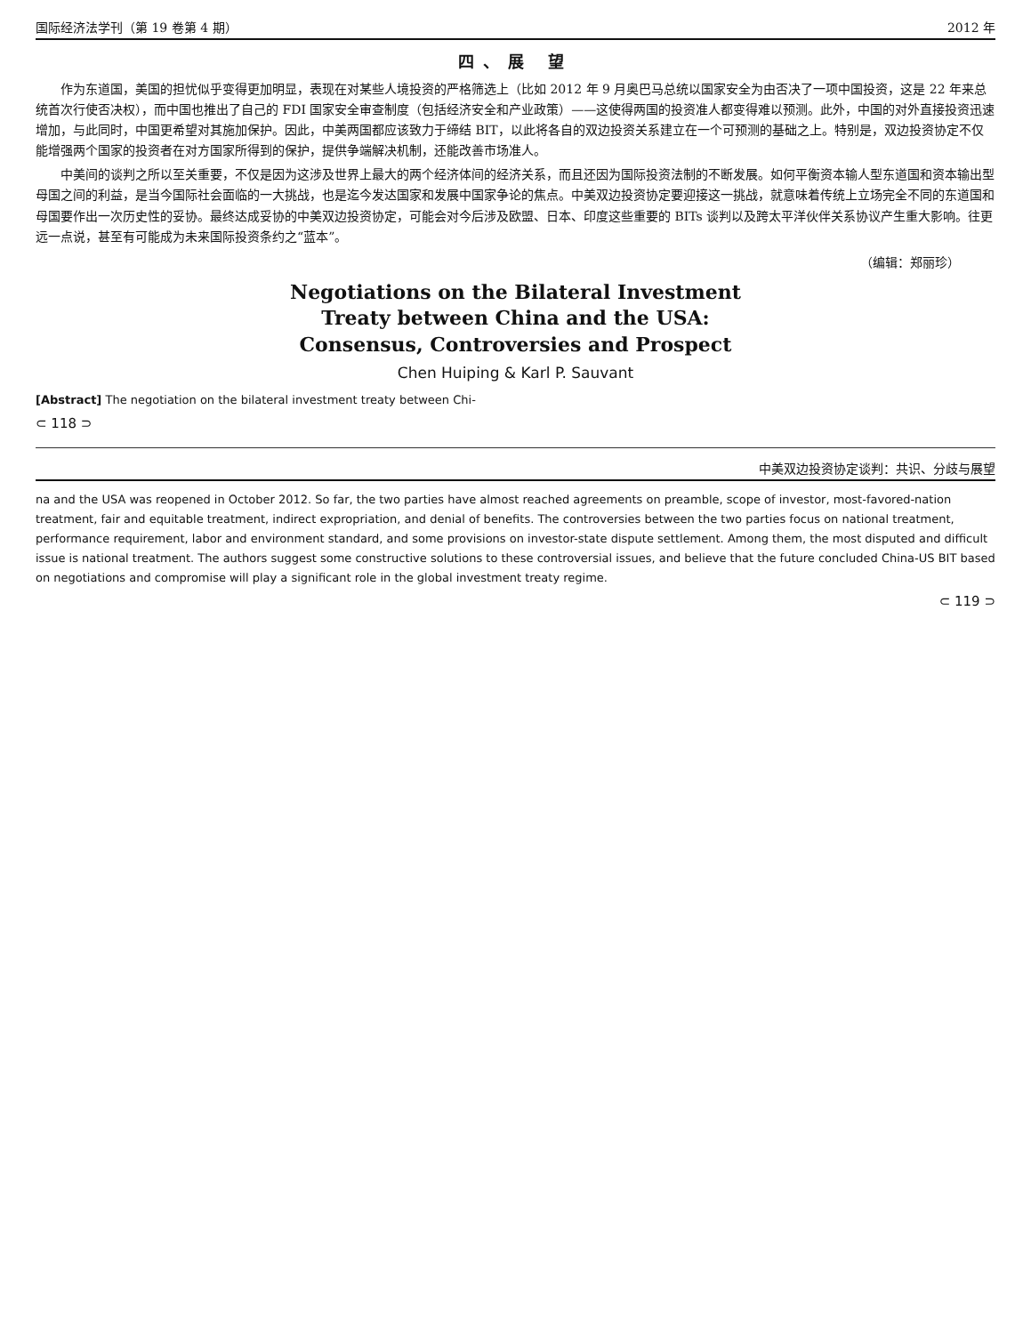国际经济法学刊（第 19 卷第 4 期） 2012 年
四、展 望
作为东道国，美国的担忧似乎变得更加明显，表现在对某些人境投资的严格筛选上（比如 2012 年 9 月奥巴马总统以国家安全为由否决了一项中国投资，这是 22 年来总统首次行使否决权），而中国也推出了自己的 FDI 国家安全审查制度（包括经济安全和产业政策）——这使得两国的投资准人都变得难以预测。此外，中国的对外直接投资迅速增加，与此同时，中国更希望对其施加保护。因此，中美两国都应该致力于缔结 BIT，以此将各自的双边投资关系建立在一个可预测的基础之上。特别是，双边投资协定不仅能增强两个国家的投资者在对方国家所得到的保护，提供争端解决机制，还能改善市场准人。
中美间的谈判之所以至关重要，不仅是因为这涉及世界上最大的两个经济体间的经济关系，而且还因为国际投资法制的不断发展。如何平衡资本输人型东道国和资本输出型母国之间的利益，是当今国际社会面临的一大挑战，也是迄今发达国家和发展中国家争论的焦点。中美双边投资协定要迎接这一挑战，就意味着传统上立场完全不同的东道国和母国要作出一次历史性的妥协。最终达成妥协的中美双边投资协定，可能会对今后涉及欧盟、日本、印度这些重要的 BITs 谈判以及跨太平洋伙伴关系协议产生重大影响。往更远一点说，甚至有可能成为未来国际投资条约之“蓝本”。
（编辑：郑丽珍）
Negotiations on the Bilateral Investment
Treaty between China and the USA:
Consensus, Controversies and Prospect
Chen Huiping & Karl P. Sauvant
[Abstract] The negotiation on the bilateral investment treaty between Chi-
⊂ 118 ⊃
中美双边投资协定谈判：共识、分歧与展望
na and the USA was reopened in October 2012. So far, the two parties have almost reached agreements on preamble, scope of investor, most-favored-nation treatment, fair and equitable treatment, indirect expropriation, and denial of benefits. The controversies between the two parties focus on national treatment, performance requirement, labor and environment standard, and some provisions on investor-state dispute settlement. Among them, the most disputed and difficult issue is national treatment. The authors suggest some constructive solutions to these controversial issues, and believe that the future concluded China-US BIT based on negotiations and compromise will play a significant role in the global investment treaty regime.
⊂ 119 ⊃